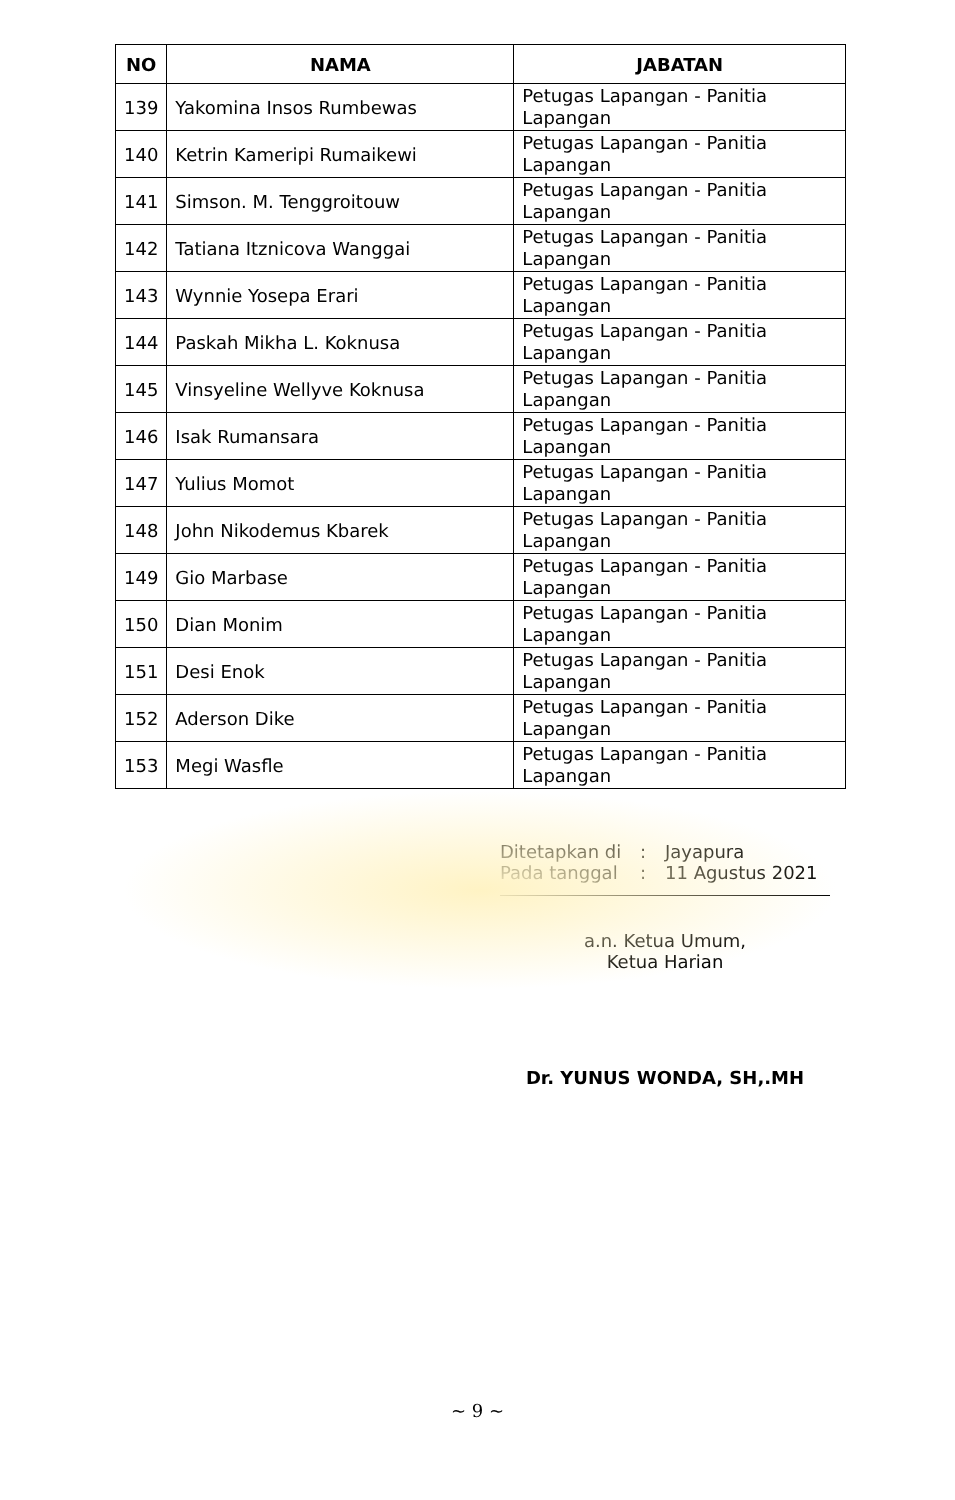| NO | NAMA | JABATAN |
| --- | --- | --- |
| 139 | Yakomina Insos Rumbewas | Petugas Lapangan - Panitia Lapangan |
| 140 | Ketrin Kameripi Rumaikewi | Petugas Lapangan - Panitia Lapangan |
| 141 | Simson. M. Tenggroitouw | Petugas Lapangan - Panitia Lapangan |
| 142 | Tatiana Itznicova Wanggai | Petugas Lapangan - Panitia Lapangan |
| 143 | Wynnie Yosepa Erari | Petugas Lapangan - Panitia Lapangan |
| 144 | Paskah Mikha L. Koknusa | Petugas Lapangan - Panitia Lapangan |
| 145 | Vinsyeline Wellyve Koknusa | Petugas Lapangan - Panitia Lapangan |
| 146 | Isak Rumansara | Petugas Lapangan - Panitia Lapangan |
| 147 | Yulius Momot | Petugas Lapangan - Panitia Lapangan |
| 148 | John Nikodemus Kbarek | Petugas Lapangan - Panitia Lapangan |
| 149 | Gio Marbase | Petugas Lapangan - Panitia Lapangan |
| 150 | Dian Monim | Petugas Lapangan - Panitia Lapangan |
| 151 | Desi Enok | Petugas Lapangan - Panitia Lapangan |
| 152 | Aderson Dike | Petugas Lapangan - Panitia Lapangan |
| 153 | Megi Wasfle | Petugas Lapangan - Panitia Lapangan |
Ditetapkan di: Jayapura
Pada tanggal: 11 Agustus 2021
a.n. Ketua Umum,
Ketua Harian
Dr. YUNUS WONDA, SH,.MH
~ 9 ~